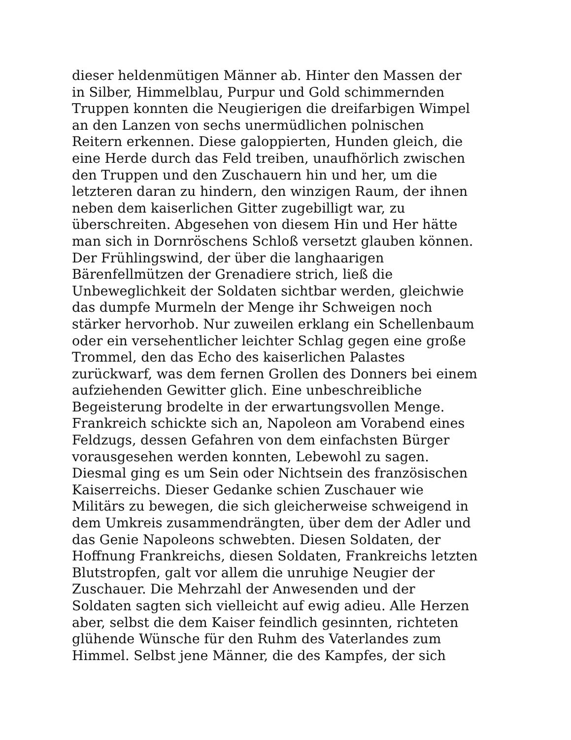dieser heldenmütigen Männer ab. Hinter den Massen der
in Silber, Himmelblau, Purpur und Gold schimmernden
Truppen konnten die Neugierigen die dreifarbigen Wimpel
an den Lanzen von sechs unermüdlichen polnischen
Reitern erkennen. Diese galoppierten, Hunden gleich, die
eine Herde durch das Feld treiben, unaufhörlich zwischen
den Truppen und den Zuschauern hin und her, um die
letzteren daran zu hindern, den winzigen Raum, der ihnen
neben dem kaiserlichen Gitter zugebilligt war, zu
überschreiten. Abgesehen von diesem Hin und Her hätte
man sich in Dornröschens Schloß versetzt glauben können.
Der Frühlingswind, der über die langhaarigen
Bärenfellmützen der Grenadiere strich, ließ die
Unbeweglichkeit der Soldaten sichtbar werden, gleichwie
das dumpfe Murmeln der Menge ihr Schweigen noch
stärker hervorhob. Nur zuweilen erklang ein Schellenbaum
oder ein versehentlicher leichter Schlag gegen eine große
Trommel, den das Echo des kaiserlichen Palastes
zurückwarf, was dem fernen Grollen des Donners bei einem
aufziehenden Gewitter glich. Eine unbeschreibliche
Begeisterung brodelte in der erwartungsvollen Menge.
Frankreich schickte sich an, Napoleon am Vorabend eines
Feldzugs, dessen Gefahren von dem einfachsten Bürger
vorausgesehen werden konnten, Lebewohl zu sagen.
Diesmal ging es um Sein oder Nichtsein des französischen
Kaiserreichs. Dieser Gedanke schien Zuschauer wie
Militärs zu bewegen, die sich gleicherweise schweigend in
dem Umkreis zusammendrängten, über dem der Adler und
das Genie Napoleons schwebten. Diesen Soldaten, der
Hoffnung Frankreichs, diesen Soldaten, Frankreichs letzten
Blutstropfen, galt vor allem die unruhige Neugier der
Zuschauer. Die Mehrzahl der Anwesenden und der
Soldaten sagten sich vielleicht auf ewig adieu. Alle Herzen
aber, selbst die dem Kaiser feindlich gesinnten, richteten
glühende Wünsche für den Ruhm des Vaterlandes zum
Himmel. Selbst jene Männer, die des Kampfes, der sich